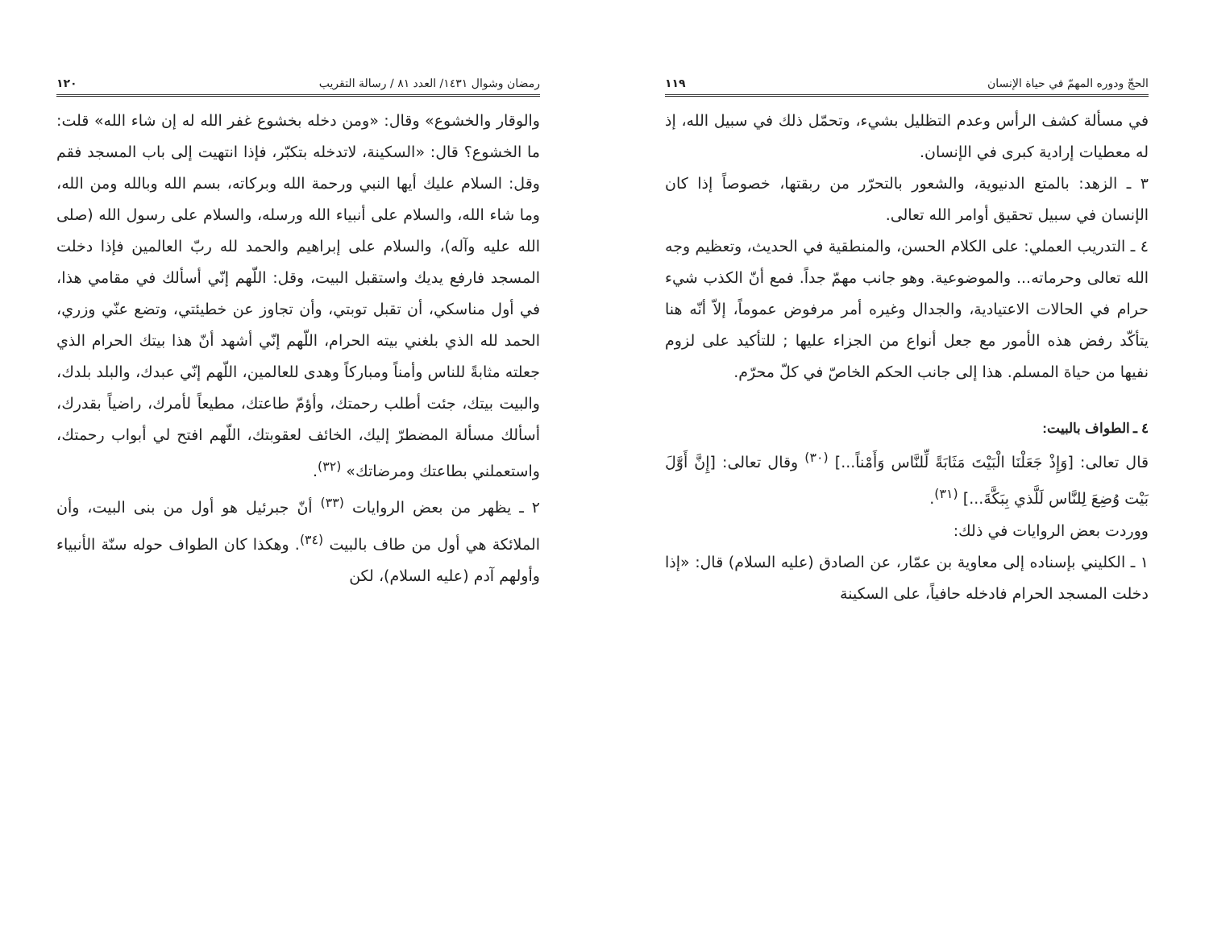الحجّ ودوره المهمّ في حياة الإنسان ١١٩
في مسألة كشف الرأس وعدم التظليل بشيء، وتحمّل ذلك في سبيل الله، إذ له معطيات إرادية كبرى في الإنسان.
٣ ـ الزهد: بالمتع الدنيوية، والشعور بالتحرّر من ربقتها، خصوصاً إذا كان الإنسان في سبيل تحقيق أوامر الله تعالى.
٤ ـ التدريب العملي: على الكلام الحسن، والمنطقية في الحديث، وتعظيم وجه الله تعالى وحرماته... والموضوعية. وهو جانب مهمّ جداً. فمع أنّ الكذب شيء حرام في الحالات الاعتيادية، والجدال وغيره أمر مرفوض عموماً، إلاّ أنّه هنا يتأكّد رفض هذه الأمور مع جعل أنواع من الجزاء عليها ; للتأكيد على لزوم نفيها من حياة المسلم. هذا إلى جانب الحكم الخاصّ في كلّ محرّم.
٤ ـ الطواف بالبيت:
قال تعالى: [وَإِذْ جَعَلْنَا الْبَيْتَ مَثَابَةً لِّلنَّاس وَأَمْناً...] <sup>(٣٠)</sup> وقال تعالى: [إِنَّ أَوَّلَ بَيْت وُضِعَ لِلنَّاس لَلَّذي بِبَكَّةَ...] <sup>(٣١)</sup>.
ووردت بعض الروايات في ذلك:
١ ـ الكليني بإسناده إلى معاوية بن عمّار، عن الصادق (عليه السلام) قال: «إذا دخلت المسجد الحرام فادخله حافياً، على السكينة
رمضان وشوال ١٤٣١/ العدد ٨١ / رسالة التقريب ١٢٠
والوقار والخشوع» وقال: «ومن دخله بخشوع غفر الله له إن شاء الله» قلت: ما الخشوع؟ قال: «السكينة، لاتدخله بتكبّر، فإذا انتهيت إلى باب المسجد فقم وقل: السلام عليك أيها النبي ورحمة الله وبركاته، بسم الله وبالله ومن الله، وما شاء الله، والسلام على أنبياء الله ورسله، والسلام على رسول الله (صلى الله عليه وآله)، والسلام على إبراهيم والحمد لله ربّ العالمين فإذا دخلت المسجد فارفع يديك واستقبل البيت، وقل: اللّهم إنّي أسألك في مقامي هذا، في أول مناسكي، أن تقبل توبتي، وأن تجاوز عن خطيئتي، وتضع عنّي وزري، الحمد لله الذي بلغني بيته الحرام، اللّهم إنّي أشهد أنّ هذا بيتك الحرام الذي جعلته مثابةً للناس وأمناً ومباركاً وهدى للعالمين، اللّهم إنّي عبدك، والبلد بلدك، والبيت بيتك، جئت أطلب رحمتك، وأؤمّ طاعتك، مطيعاً لأمرك، راضياً بقدرك، أسألك مسألة المضطرّ إليك، الخائف لعقوبتك، اللّهم افتح لي أبواب رحمتك، واستعملني بطاعتك ومرضاتك» <sup>(٣٢)</sup>.
٢ ـ يظهر من بعض الروايات <sup>(٣٣)</sup> أنّ جبرئيل هو أول من بنى البيت، وأن الملائكة هي أول من طاف بالبيت <sup>(٣٤)</sup>. وهكذا كان الطواف حوله سنّة الأنبياء وأولهم آدم (عليه السلام)، لكن